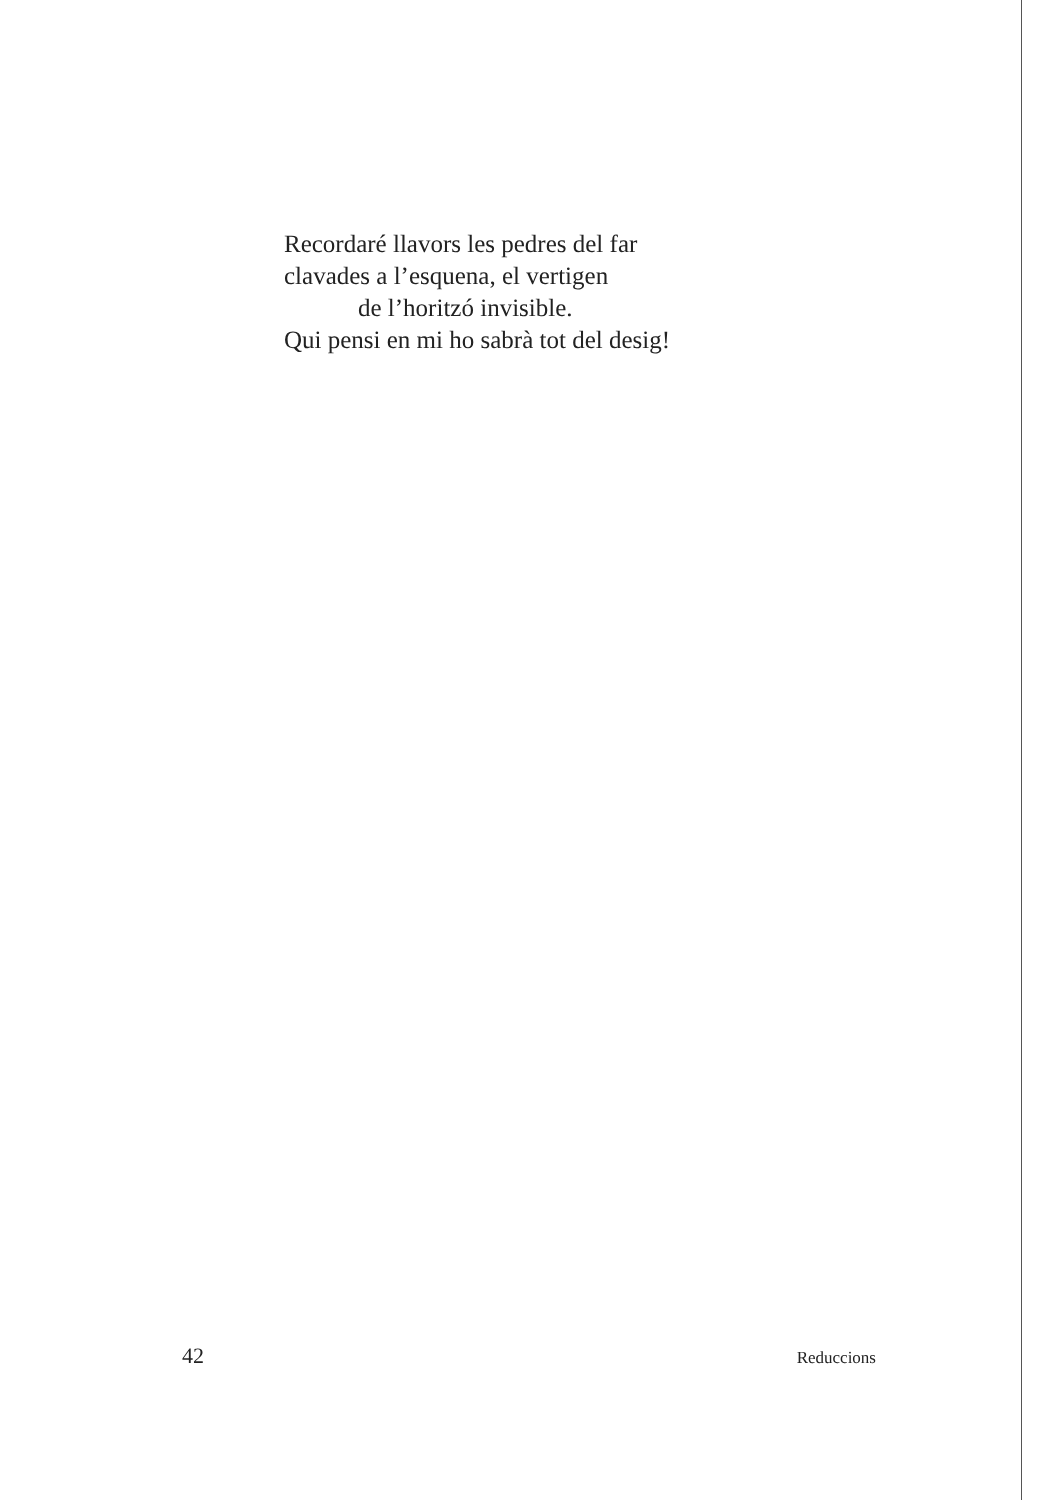Recordaré llavors les pedres del far
clavades a l’esquena, el vertigen
de l’horitzó invisible.
Qui pensi en mi ho sabrà tot del desig!
42 Reduccions